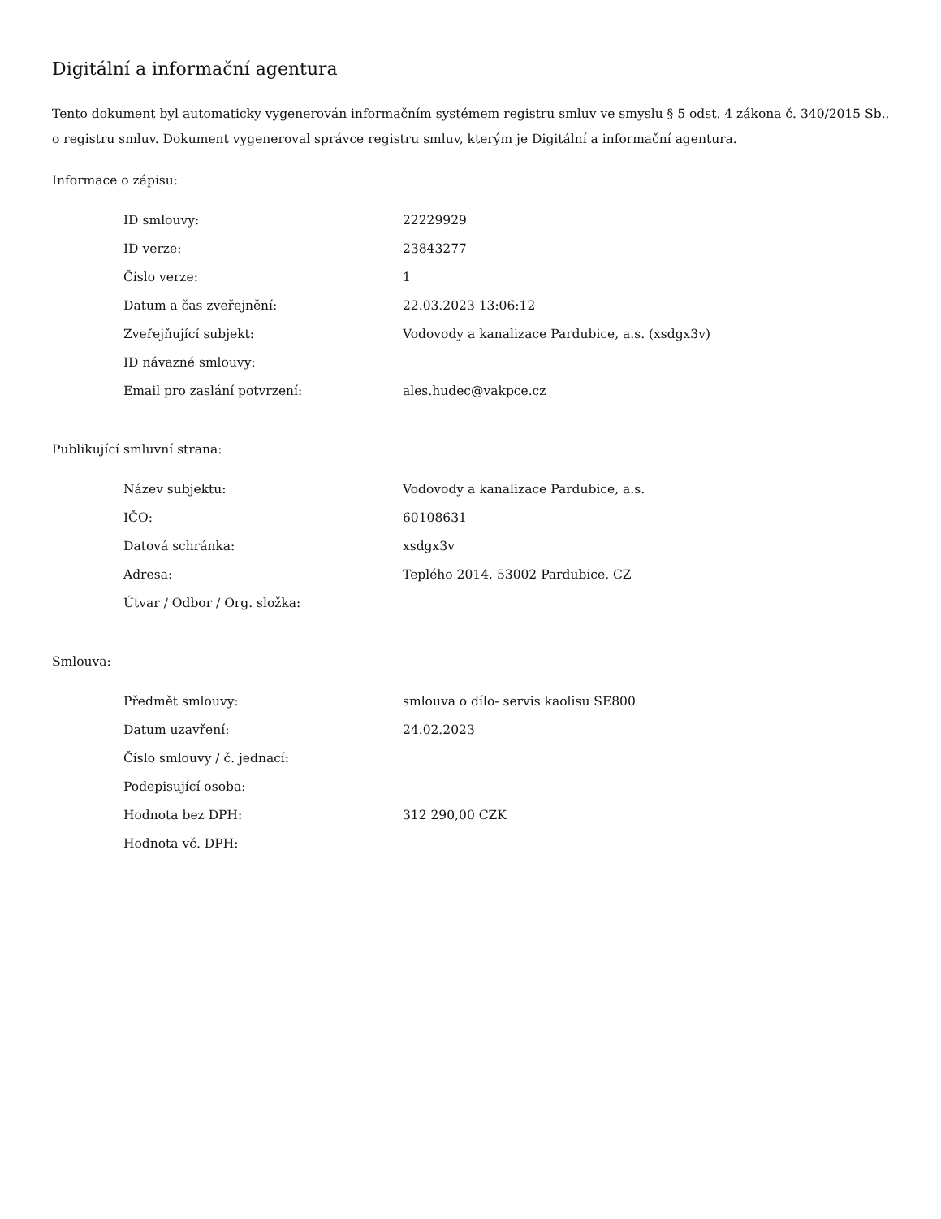Digitální a informační agentura
Tento dokument byl automaticky vygenerován informačním systémem registru smluv ve smyslu § 5 odst. 4 zákona č. 340/2015 Sb., o registru smluv. Dokument vygeneroval správce registru smluv, kterým je Digitální a informační agentura.
Informace o zápisu:
| ID smlouvy: | 22229929 |
| ID verze: | 23843277 |
| Číslo verze: | 1 |
| Datum a čas zveřejnění: | 22.03.2023 13:06:12 |
| Zveřejňující subjekt: | Vodovody a kanalizace Pardubice, a.s. (xsdgx3v) |
| ID návazné smlouvy: | |
| Email pro zaslání potvrzení: | ales.hudec@vakpce.cz |
Publikující smluvní strana:
| Název subjektu: | Vodovody a kanalizace Pardubice, a.s. |
| IČO: | 60108631 |
| Datová schránka: | xsdgx3v |
| Adresa: | Teplého 2014, 53002 Pardubice, CZ |
| Útvar / Odbor / Org. složka: | |
Smlouva:
| Předmět smlouvy: | smlouva o dílo- servis kaolisu SE800 |
| Datum uzavření: | 24.02.2023 |
| Číslo smlouvy / č. jednací: | |
| Podepisující osoba: | |
| Hodnota bez DPH: | 312 290,00 CZK |
| Hodnota vč. DPH: | |